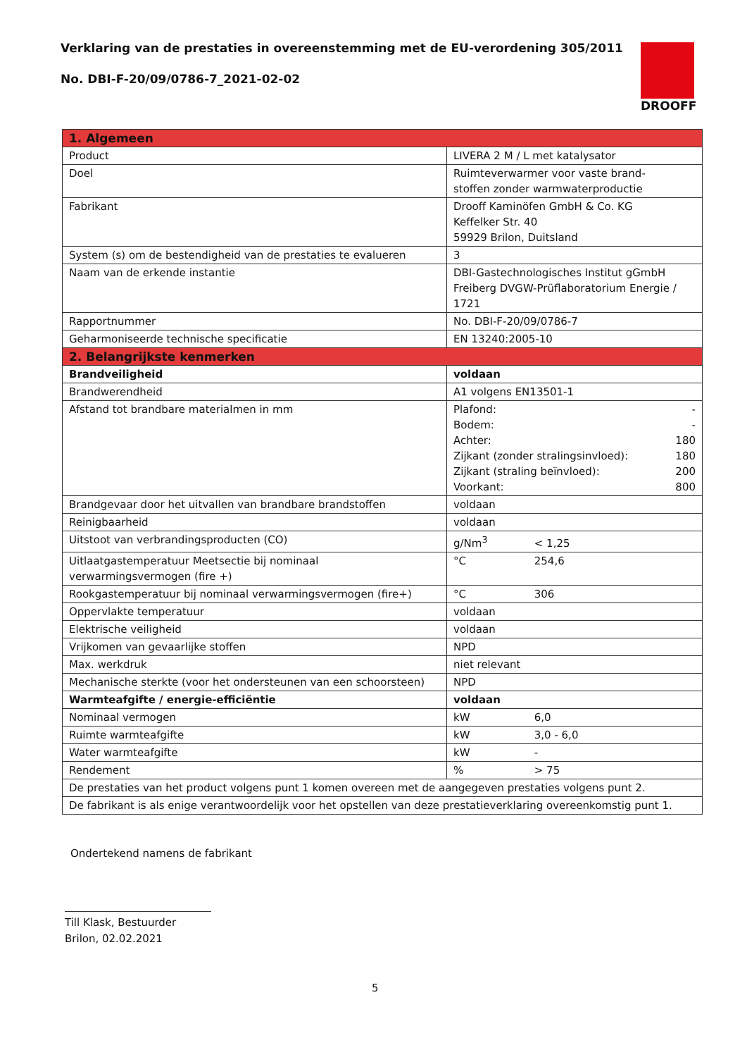Verklaring van de prestaties in overeenstemming met de EU-verordening 305/2011
No. DBI-F-20/09/0786-7_2021-02-02
DROOFF
| 1. Algemeen | |
| --- | --- |
| Product | LIVERA 2 M / L met katalysator |
| Doel | Ruimteverwarmer voor vaste brand- stoffen zonder warmwaterproductie |
| Fabrikant | Drooff Kaminöfen GmbH & Co. KG Keffelker Str. 40 59929 Brilon, Duitsland |
| System (s) om de bestendigheid van de prestaties te evalueren | 3 |
| Naam van de erkende instantie | DBI-Gastechnologisches Institut gGmbH Freiberg DVGW-Prüflaboratorium Energie / 1721 |
| Rapportnummer | No. DBI-F-20/09/0786-7 |
| Geharmoniseerde technische specificatie | EN 13240:2005-10 |
| 2. Belangrijkste kenmerken | |
| Brandveiligheid | voldaan |
| Brandwerendheid | A1 volgens EN13501-1 |
| Afstand tot brandbare materialmen in mm | Plafond: - Bodem: - Achter: 180 Zijkant (zonder stralingsinvloed): 180 Zijkant (straling beïnvloed): 200 Voorkant: 800 |
| Brandgevaar door het uitvallen van brandbare brandstoffen | voldaan |
| Reinigbaarheid | voldaan |
| Uitstoot van verbrandingsproducten (CO) | g/Nm<sup>3</sup> < 1,25 |
| Uitlaatgastemperatuur Meetsectie bij nominaal verwarmingsvermogen (fire +) | °C 254,6 |
| Rookgastemperatuur bij nominaal verwarmingsvermogen (fire+) | °C 306 |
| Oppervlakte temperatuur | voldaan |
| Elektrische veiligheid | voldaan |
| Vrijkomen van gevaarlijke stoffen | NPD |
| Max. werkdruk | niet relevant |
| Mechanische sterkte (voor het ondersteunen van een schoorsteen) | NPD |
| Warmteafgifte / energie-efficiëntie | voldaan |
| Nominaal vermogen | kW 6,0 |
| Ruimte warmteafgifte | kW 3,0 - 6,0 |
| Water warmteafgifte | kW - |
| Rendement | % > 75 |
| De prestaties van het product volgens punt 1 komen overeen met de aangegeven prestaties volgens punt 2. | |
| De fabrikant is als enige verantwoordelijk voor het opstellen van deze prestatieverklaring overeenkomstig punt 1. | |
Ondertekend namens de fabrikant
Till Klask, Bestuurder
Brilon, 02.02.2021
5